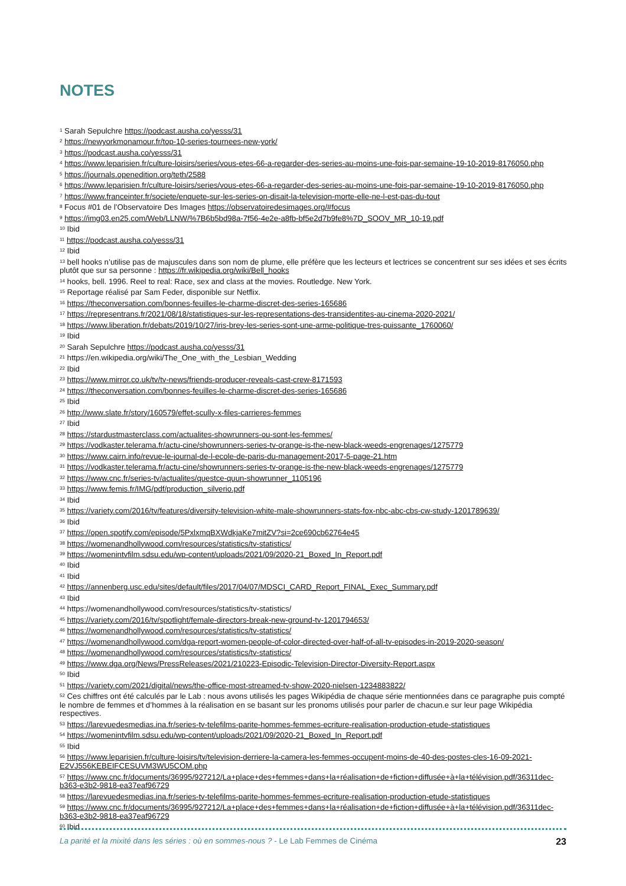NOTES
<sup>1</sup> Sarah Sepulchre https://podcast.ausha.co/yesss/31
<sup>2</sup> https://newyorkmonamour.fr/top-10-series-tournees-new-york/
<sup>3</sup> https://podcast.ausha.co/yesss/31
<sup>4</sup> https://www.leparisien.fr/culture-loisirs/series/vous-etes-66-a-regarder-des-series-au-moins-une-fois-par-semaine-19-10-2019-8176050.php
<sup>5</sup> https://journals.openedition.org/teth/2588
<sup>6</sup> https://www.leparisien.fr/culture-loisirs/series/vous-etes-66-a-regarder-des-series-au-moins-une-fois-par-semaine-19-10-2019-8176050.php
<sup>7</sup> https://www.franceinter.fr/societe/enquete-sur-les-series-on-disait-la-television-morte-elle-ne-l-est-pas-du-tout
<sup>8</sup> Focus #01 de l’Observatoire Des Images https://observatoiredesimages.org/#focus
<sup>9</sup> https://img03.en25.com/Web/LLNW/%7B6b5bd98a-7f56-4e2e-a8fb-bf5e2d7b9fe8%7D_SOOV_MR_10-19.pdf
<sup>10</sup> Ibid
<sup>11</sup> https://podcast.ausha.co/yesss/31
<sup>12</sup> Ibid
<sup>13</sup> bell hooks n’utilise pas de majuscules dans son nom de plume, elle préfère que les lecteurs et lectrices se concentrent sur ses idées et ses écrits plutôt que sur sa personne : https://fr.wikipedia.org/wiki/Bell_hooks
<sup>14</sup> hooks, bell. 1996. Reel to real: Race, sex and class at the movies. Routledge. New York.
<sup>15</sup> Reportage réalisé par Sam Feder, disponible sur Netflix.
<sup>16</sup> https://theconversation.com/bonnes-feuilles-le-charme-discret-des-series-165686
<sup>17</sup> https://representrans.fr/2021/08/18/statistiques-sur-les-representations-des-transidentites-au-cinema-2020-2021/
<sup>18</sup> https://www.liberation.fr/debats/2019/10/27/iris-brey-les-series-sont-une-arme-politique-tres-puissante_1760060/
<sup>19</sup> Ibid
<sup>20</sup> Sarah Sepulchre https://podcast.ausha.co/yesss/31
<sup>21</sup> https://en.wikipedia.org/wiki/The_One_with_the_Lesbian_Wedding
<sup>22</sup> Ibid
<sup>23</sup> https://www.mirror.co.uk/tv/tv-news/friends-producer-reveals-cast-crew-8171593
<sup>24</sup> https://theconversation.com/bonnes-feuilles-le-charme-discret-des-series-165686
<sup>25</sup> Ibid
<sup>26</sup> http://www.slate.fr/story/160579/effet-scully-x-files-carrieres-femmes
<sup>27</sup> Ibid
<sup>28</sup> https://stardustmasterclass.com/actualites-showrunners-ou-sont-les-femmes/
<sup>29</sup> https://vodkaster.telerama.fr/actu-cine/showrunners-series-tv-orange-is-the-new-black-weeds-engrenages/1275779
<sup>30</sup> https://www.cairn.info/revue-le-journal-de-l-ecole-de-paris-du-management-2017-5-page-21.htm
<sup>31</sup> https://vodkaster.telerama.fr/actu-cine/showrunners-series-tv-orange-is-the-new-black-weeds-engrenages/1275779
<sup>32</sup> https://www.cnc.fr/series-tv/actualites/questce-quun-showrunner_1105196
<sup>33</sup> https://www.femis.fr/IMG/pdf/production_silverio.pdf
<sup>34</sup> Ibid
<sup>35</sup> https://variety.com/2016/tv/features/diversity-television-white-male-showrunners-stats-fox-nbc-abc-cbs-cw-study-1201789639/
<sup>36</sup> Ibid
<sup>37</sup> https://open.spotify.com/episode/5PxlxmqBXWdkjaKe7mitZV?si=2ce690cb62764e45
<sup>38</sup> https://womenandhollywood.com/resources/statistics/tv-statistics/
<sup>39</sup> https://womenintvfilm.sdsu.edu/wp-content/uploads/2021/09/2020-21_Boxed_In_Report.pdf
<sup>40</sup> Ibid
<sup>41</sup> Ibid
<sup>42</sup> https://annenberg.usc.edu/sites/default/files/2017/04/07/MDSCI_CARD_Report_FINAL_Exec_Summary.pdf
<sup>43</sup> Ibid
<sup>44</sup> https://womenandhollywood.com/resources/statistics/tv-statistics/
<sup>45</sup> https://variety.com/2016/tv/spotlight/female-directors-break-new-ground-tv-1201794653/
<sup>46</sup> https://womenandhollywood.com/resources/statistics/tv-statistics/
<sup>47</sup> https://womenandhollywood.com/dga-report-women-people-of-color-directed-over-half-of-all-tv-episodes-in-2019-2020-season/
<sup>48</sup> https://womenandhollywood.com/resources/statistics/tv-statistics/
<sup>49</sup> https://www.dga.org/News/PressReleases/2021/210223-Episodic-Television-Director-Diversity-Report.aspx
<sup>50</sup> Ibid
<sup>51</sup> https://variety.com/2021/digital/news/the-office-most-streamed-tv-show-2020-nielsen-1234883822/
<sup>52</sup> Ces chiffres ont été calculés par le Lab : nous avons utilisés les pages Wikipédia de chaque série mentionnées dans ce paragraphe puis compté le nombre de femmes et d’hommes à la réalisation en se basant sur les pronoms utilisés pour parler de chacun.e sur leur page Wikipédia respectives.
<sup>53</sup> https://larevuedesmedias.ina.fr/series-tv-telefilms-parite-hommes-femmes-ecriture-realisation-production-etude-statistiques
<sup>54</sup> https://womenintvfilm.sdsu.edu/wp-content/uploads/2021/09/2020-21_Boxed_In_Report.pdf
<sup>55</sup> Ibid
<sup>56</sup> https://www.leparisien.fr/culture-loisirs/tv/television-derriere-la-camera-les-femmes-occupent-moins-de-40-des-postes-cles-16-09-2021-E2VJ556KEBEIFCESUVM3WU5COM.php
<sup>57</sup> https://www.cnc.fr/documents/36995/927212/La+place+des+femmes+dans+la+réalisation+de+fiction+diffusée+à+la+télévision.pdf/36311dec-b363-e3b2-9818-ea37eaf96729
<sup>58</sup> https://larevuedesmedias.ina.fr/series-tv-telefilms-parite-hommes-femmes-ecriture-realisation-production-etude-statistiques
<sup>59</sup> https://www.cnc.fr/documents/36995/927212/La+place+des+femmes+dans+la+réalisation+de+fiction+diffusée+à+la+télévision.pdf/36311dec-b363-e3b2-9818-ea37eaf96729
<sup>60</sup> Ibid
La parité et la mixité dans les séries : où en sommes-nous ? - Le Lab Femmes de Cinéma 23